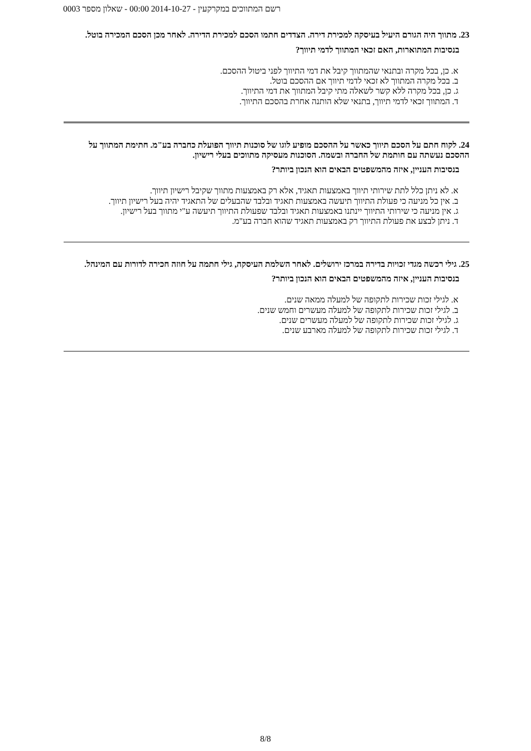רשם המתווכים במקרקעין - 2014-10-27 00:00 - שאלון מספר 0003
23. מתווך היה הגורם היעיל בעיסקה למכירת דירה. הצדדים חתמו הסכם למכירת הדירה. לאחר מכן הסכם המכירה בוטל.
בנסיבות המתוארות, האם זכאי המתווך לדמי תיווך?
א. כן, בכל מקרה ובתנאי שהמתווך קיבל את דמי התיווך לפני ביטול ההסכם.
ב. בכל מקרה המתווך לא זכאי לדמי תיווך אם ההסכם בוטל.
ג. כן, בכל מקרה ללא קשר לשאלה מתי קיבל המתווך את דמי התיווך.
ד. המתווך זכאי לדמי תיווך, בתנאי שלא הותנה אחרת בהסכם התיווך.
24. לקוח חתם על הסכם תיווך כאשר על ההסכם מופיע לוגו של סוכנות תיווך הפועלת כחברה בע"מ. חתימת המתווך על ההסכם נעשתה עם חותמת של החברה ובשמה. הסוכנות מעסיקה מתווכים בעלי רישיון.
בנסיבות העניין, איזה מהמשפטים הבאים הוא הנכון ביותר?
א. לא ניתן כלל לתת שירותי תיווך באמצעות תאגיד, אלא רק באמצעות מתווך שקיבל רישיון תיווך.
ב. אין כל מניעה כי פעולת התיווך תיעשה באמצעות תאגיד ובלבד שהבעלים של התאגיד יהיה בעל רישיון תיווך.
ג. אין מניעה כי שירותי התיווך יינתנו באמצעות תאגיד ובלבד שפעולת התיווך תיעשה ע"י מתווך בעל רישיון.
ד. ניתן לבצע את פעולת התיווך רק באמצעות תאגיד שהוא חברה בע"מ.
25. גילי רכשה מגדי זכויות בדירה במרכז ירושלים. לאחר השלמת העיסקה, גילי חתמה על חוזה חכירה לדורות עם המינהל.
בנסיבות העניין, איזה מהמשפטים הבאים הוא הנכון ביותר?
א. לגילי זכות שכירות לתקופה של למעלה ממאה שנים.
ב. לגילי זכות שכירות לתקופה של למעלה מעשרים וחמש שנים.
ג. לגילי זכות שכירות לתקופה של למעלה מעשרים שנים.
ד. לגילי זכות שכירות לתקופה של למעלה מארבע שנים.
8/8